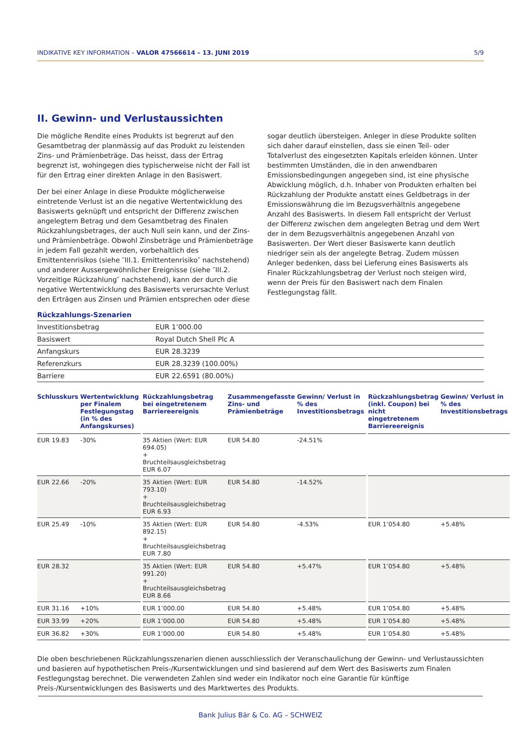INDIKATIVE KEY INFORMATION – VALOR 47566614 – 13. JUNI 2019 5/9
II. Gewinn- und Verlustaussichten
Die mögliche Rendite eines Produkts ist begrenzt auf den Gesamtbetrag der planmässig auf das Produkt zu leistenden Zins- und Prämienbeträge. Das heisst, dass der Ertrag begrenzt ist, wohingegen dies typischerweise nicht der Fall ist für den Ertrag einer direkten Anlage in den Basiswert.
Der bei einer Anlage in diese Produkte möglicherweise eintretende Verlust ist an die negative Wertentwicklung des Basiswerts geknüpft und entspricht der Differenz zwischen angelegtem Betrag und dem Gesamtbetrag des Finalen Rückzahlungsbetrages, der auch Null sein kann, und der Zins- und Prämienbeträge. Obwohl Zinsbeträge und Prämienbeträge in jedem Fall gezahlt werden, vorbehaltlich des Emittentenrisikos (siehe ″III.1. Emittentenrisiko″ nachstehend) und anderer Aussergewöhnlicher Ereignisse (siehe ″III.2. Vorzeitige Rückzahlung″ nachstehend), kann der durch die negative Wertentwicklung des Basiswerts verursachte Verlust den Erträgen aus Zinsen und Prämien entsprechen oder diese sogar deutlich übersteigen. Anleger in diese Produkte sollten sich daher darauf einstellen, dass sie einen Teil- oder Totalverlust des eingesetzten Kapitals erleiden können. Unter bestimmten Umständen, die in den anwendbaren Emissionsbedingungen angegeben sind, ist eine physische Abwicklung möglich, d.h. Inhaber von Produkten erhalten bei Rückzahlung der Produkte anstatt eines Geldbetrags in der Emissionswährung die im Bezugsverhältnis angegebene Anzahl des Basiswerts. In diesem Fall entspricht der Verlust der Differenz zwischen dem angelegten Betrag und dem Wert der in dem Bezugsverhältnis angegebenen Anzahl von Basiswerten. Der Wert dieser Basiswerte kann deutlich niedriger sein als der angelegte Betrag. Zudem müssen Anleger bedenken, dass bei Lieferung eines Basiswerts als Finaler Rückzahlungsbetrag der Verlust noch steigen wird, wenn der Preis für den Basiswert nach dem Finalen Festlegungstag fällt.
Rückzahlungs-Szenarien
| Investitionsbetrag | EUR 1’000.00 |
| Basiswert | Royal Dutch Shell Plc A |
| Anfangskurs | EUR 28.3239 |
| Referenzkurs | EUR 28.3239 (100.00%) |
| Barriere | EUR 22.6591 (80.00%) |
| Schlusskurs | Wertentwicklung per Finalem Festlegungstag (in % des Anfangskurses) | | Rückzahlungsbetrag bei eingetretenem Barriereereignis | Zusammengefasste Zins- und Prämienbeträge | Gewinn/ Verlust in % des Investitionsbetrags | | Rückzahlungsbetrag (inkl. Coupon) bei nicht eingetretenem Barriereereignis | Gewinn/ Verlust in % des Investitionsbetrags |
| --- | --- | --- | --- | --- | --- | --- | --- | --- |
| EUR 19.83 | -30% | | 35 Aktien (Wert: EUR 694.05) + Bruchteilsausgleichsbetrag EUR 6.07 | EUR 54.80 | -24.51% | | | |
| EUR 22.66 | -20% | | 35 Aktien (Wert: EUR 793.10) + Bruchteilsausgleichsbetrag EUR 6.93 | EUR 54.80 | -14.52% | | | |
| EUR 25.49 | -10% | | 35 Aktien (Wert: EUR 892.15) + Bruchteilsausgleichsbetrag EUR 7.80 | EUR 54.80 | -4.53% | | EUR 1’054.80 | +5.48% |
| EUR 28.32 | | | 35 Aktien (Wert: EUR 991.20) + Bruchteilsausgleichsbetrag EUR 8.66 | EUR 54.80 | +5.47% | | EUR 1’054.80 | +5.48% |
| EUR 31.16 | +10% | | EUR 1’000.00 | EUR 54.80 | +5.48% | | EUR 1’054.80 | +5.48% |
| EUR 33.99 | +20% | | EUR 1’000.00 | EUR 54.80 | +5.48% | | EUR 1’054.80 | +5.48% |
| EUR 36.82 | +30% | | EUR 1’000.00 | EUR 54.80 | +5.48% | | EUR 1’054.80 | +5.48% |
Die oben beschriebenen Rückzahlungsszenarien dienen ausschliesslich der Veranschaulichung der Gewinn- und Verlustaussichten und basieren auf hypothetischen Preis-/Kursentwicklungen und sind basierend auf dem Wert des Basiswerts zum Finalen Festlegungstag berechnet. Die verwendeten Zahlen sind weder ein Indikator noch eine Garantie für künftige Preis-/Kursentwicklungen des Basiswerts und des Marktwertes des Produkts.
Bank Julius Bär & Co. AG – SCHWEIZ